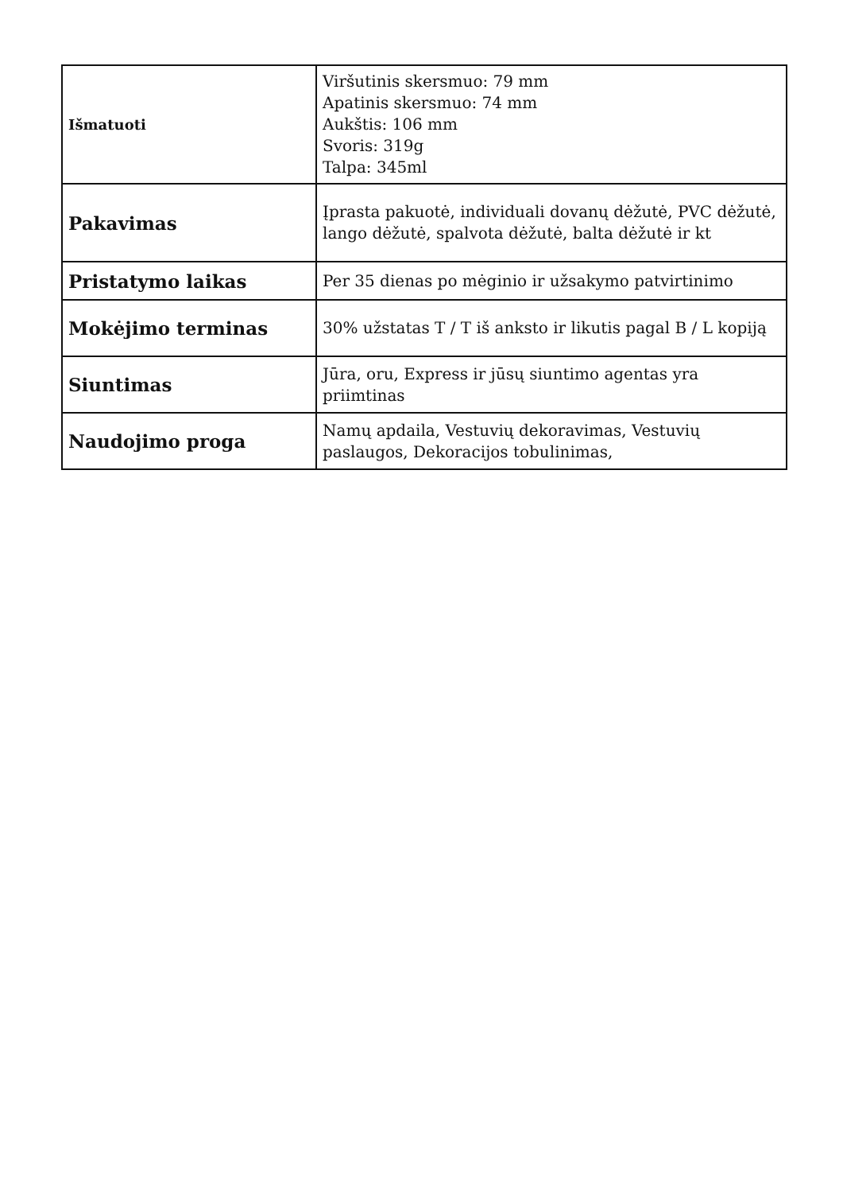| Išmatuoti | Viršutinis skersmuo: 79 mm Apatinis skersmuo: 74 mm Aukštis: 106 mm Svoris: 319g Talpa: 345ml |
| Pakavimas | Įprasta pakuotė, individuali dovanų dėžutė, PVC dėžutė, lango dėžutė, spalvota dėžutė, balta dėžutė ir kt |
| Pristatymo laikas | Per 35 dienas po mėginio ir užsakymo patvirtinimo |
| Mokėjimo terminas | 30% užstatas T / T iš anksto ir likutis pagal B / L kopiją |
| Siuntimas | Jūra, oru, Express ir jūsų siuntimo agentas yra priimtinas |
| Naudojimo proga | Namų apdaila, Vestuvių dekoravimas, Vestuvių paslaugos, Dekoracijos tobulinimas, |